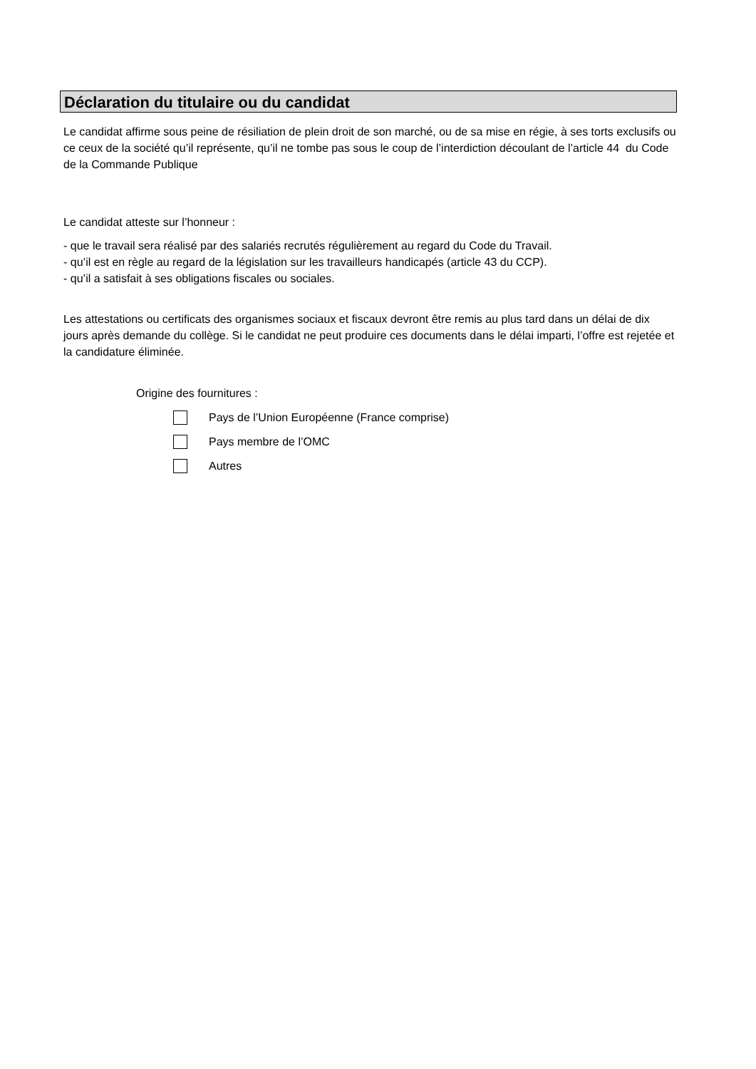Déclaration du titulaire ou du candidat
Le candidat affirme sous peine de résiliation de plein droit de son marché, ou de sa mise en régie, à ses torts exclusifs ou ce ceux de la société qu’il représente, qu’il ne tombe pas sous le coup de l’interdiction découlant de l’article 44 du Code de la Commande Publique
Le candidat atteste sur l’honneur :
- que le travail sera réalisé par des salariés recrutés régulièrement au regard du Code du Travail.
- qu’il est en règle au regard de la législation sur les travailleurs handicapés (article 43 du CCP).
- qu’il a satisfait à ses obligations fiscales ou sociales.
Les attestations ou certificats des organismes sociaux et fiscaux devront être remis au plus tard dans un délai de dix jours après demande du collège. Si le candidat ne peut produire ces documents dans le délai imparti, l’offre est rejetée et la candidature éliminée.
Origine des fournitures :
Pays de l’Union Européenne (France comprise)
Pays membre de l’OMC
Autres